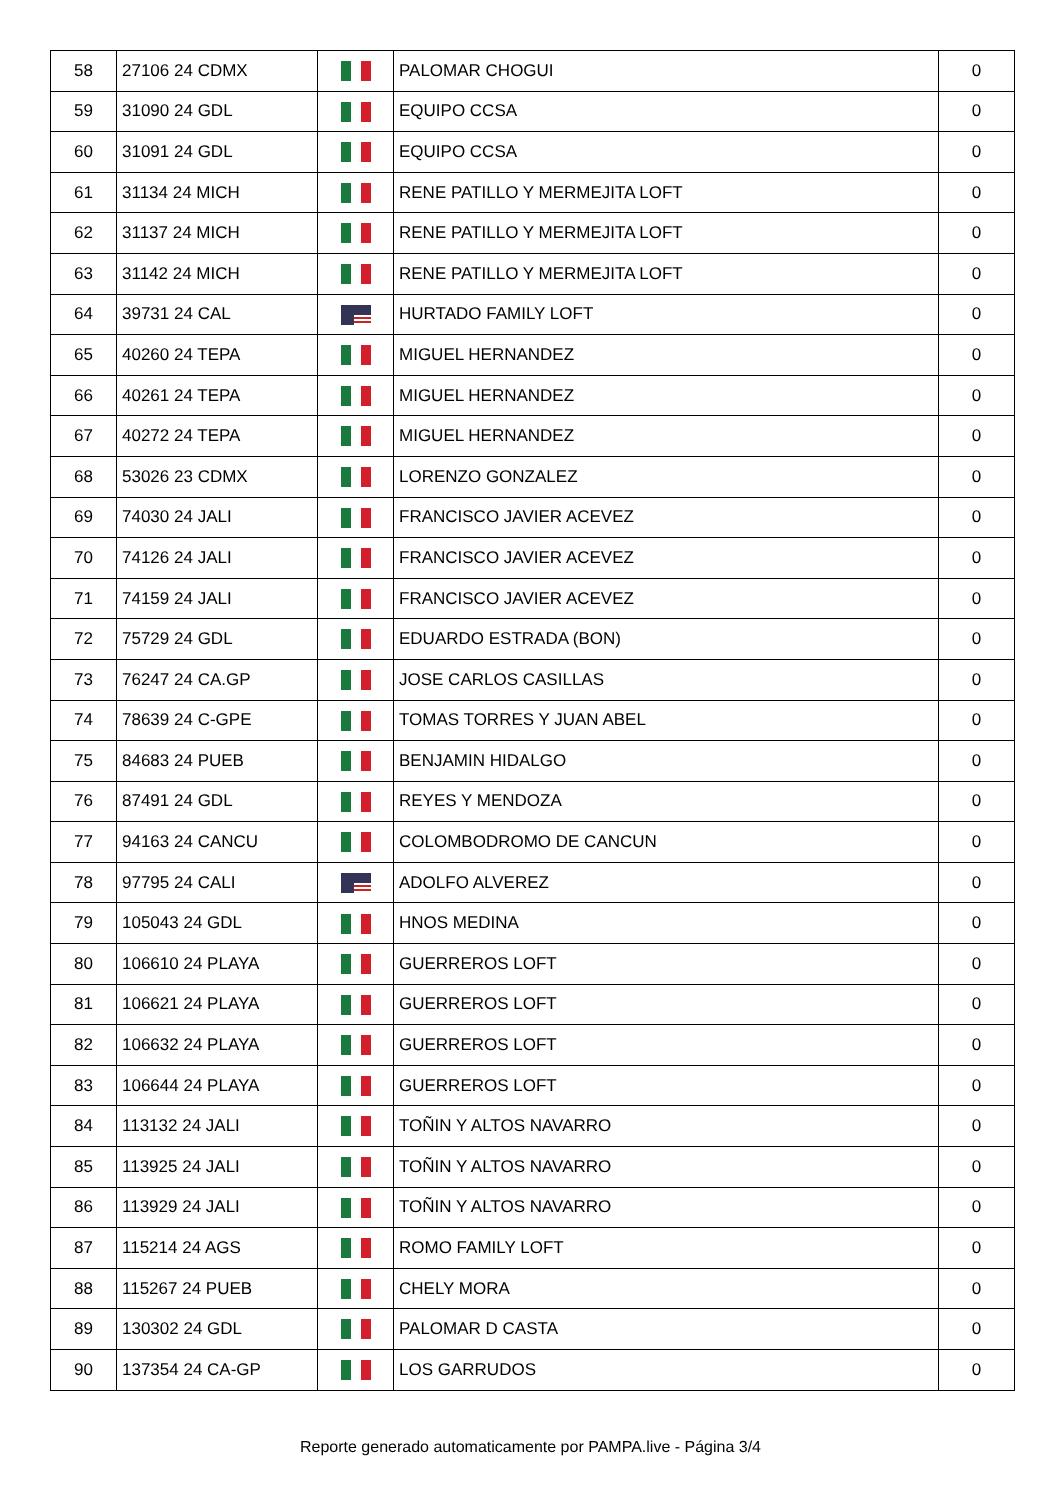| 58 | 27106 24 CDMX | | PALOMAR CHOGUI | 0 |
| 59 | 31090 24 GDL | | EQUIPO CCSA | 0 |
| 60 | 31091 24 GDL | | EQUIPO CCSA | 0 |
| 61 | 31134 24 MICH | | RENE PATILLO Y MERMEJITA LOFT | 0 |
| 62 | 31137 24 MICH | | RENE PATILLO Y MERMEJITA LOFT | 0 |
| 63 | 31142 24 MICH | | RENE PATILLO Y MERMEJITA LOFT | 0 |
| 64 | 39731 24 CAL | | HURTADO FAMILY LOFT | 0 |
| 65 | 40260 24 TEPA | | MIGUEL HERNANDEZ | 0 |
| 66 | 40261 24 TEPA | | MIGUEL HERNANDEZ | 0 |
| 67 | 40272 24 TEPA | | MIGUEL HERNANDEZ | 0 |
| 68 | 53026 23 CDMX | | LORENZO GONZALEZ | 0 |
| 69 | 74030 24 JALI | | FRANCISCO JAVIER ACEVEZ | 0 |
| 70 | 74126 24 JALI | | FRANCISCO JAVIER ACEVEZ | 0 |
| 71 | 74159 24 JALI | | FRANCISCO JAVIER ACEVEZ | 0 |
| 72 | 75729 24 GDL | | EDUARDO ESTRADA (BON) | 0 |
| 73 | 76247 24 CA.GP | | JOSE CARLOS CASILLAS | 0 |
| 74 | 78639 24 C-GPE | | TOMAS TORRES Y JUAN ABEL | 0 |
| 75 | 84683 24 PUEB | | BENJAMIN HIDALGO | 0 |
| 76 | 87491 24 GDL | | REYES Y MENDOZA | 0 |
| 77 | 94163 24 CANCU | | COLOMBODROMO DE CANCUN | 0 |
| 78 | 97795 24 CALI | | ADOLFO ALVEREZ | 0 |
| 79 | 105043 24 GDL | | HNOS MEDINA | 0 |
| 80 | 106610 24 PLAYA | | GUERREROS LOFT | 0 |
| 81 | 106621 24 PLAYA | | GUERREROS LOFT | 0 |
| 82 | 106632 24 PLAYA | | GUERREROS LOFT | 0 |
| 83 | 106644 24 PLAYA | | GUERREROS LOFT | 0 |
| 84 | 113132 24 JALI | | TOÑIN Y ALTOS NAVARRO | 0 |
| 85 | 113925 24 JALI | | TOÑIN Y ALTOS NAVARRO | 0 |
| 86 | 113929 24 JALI | | TOÑIN Y ALTOS NAVARRO | 0 |
| 87 | 115214 24 AGS | | ROMO FAMILY LOFT | 0 |
| 88 | 115267 24 PUEB | | CHELY MORA | 0 |
| 89 | 130302 24 GDL | | PALOMAR D CASTA | 0 |
| 90 | 137354 24 CA-GP | | LOS GARRUDOS | 0 |
Reporte generado automaticamente por PAMPA.live - Página 3/4